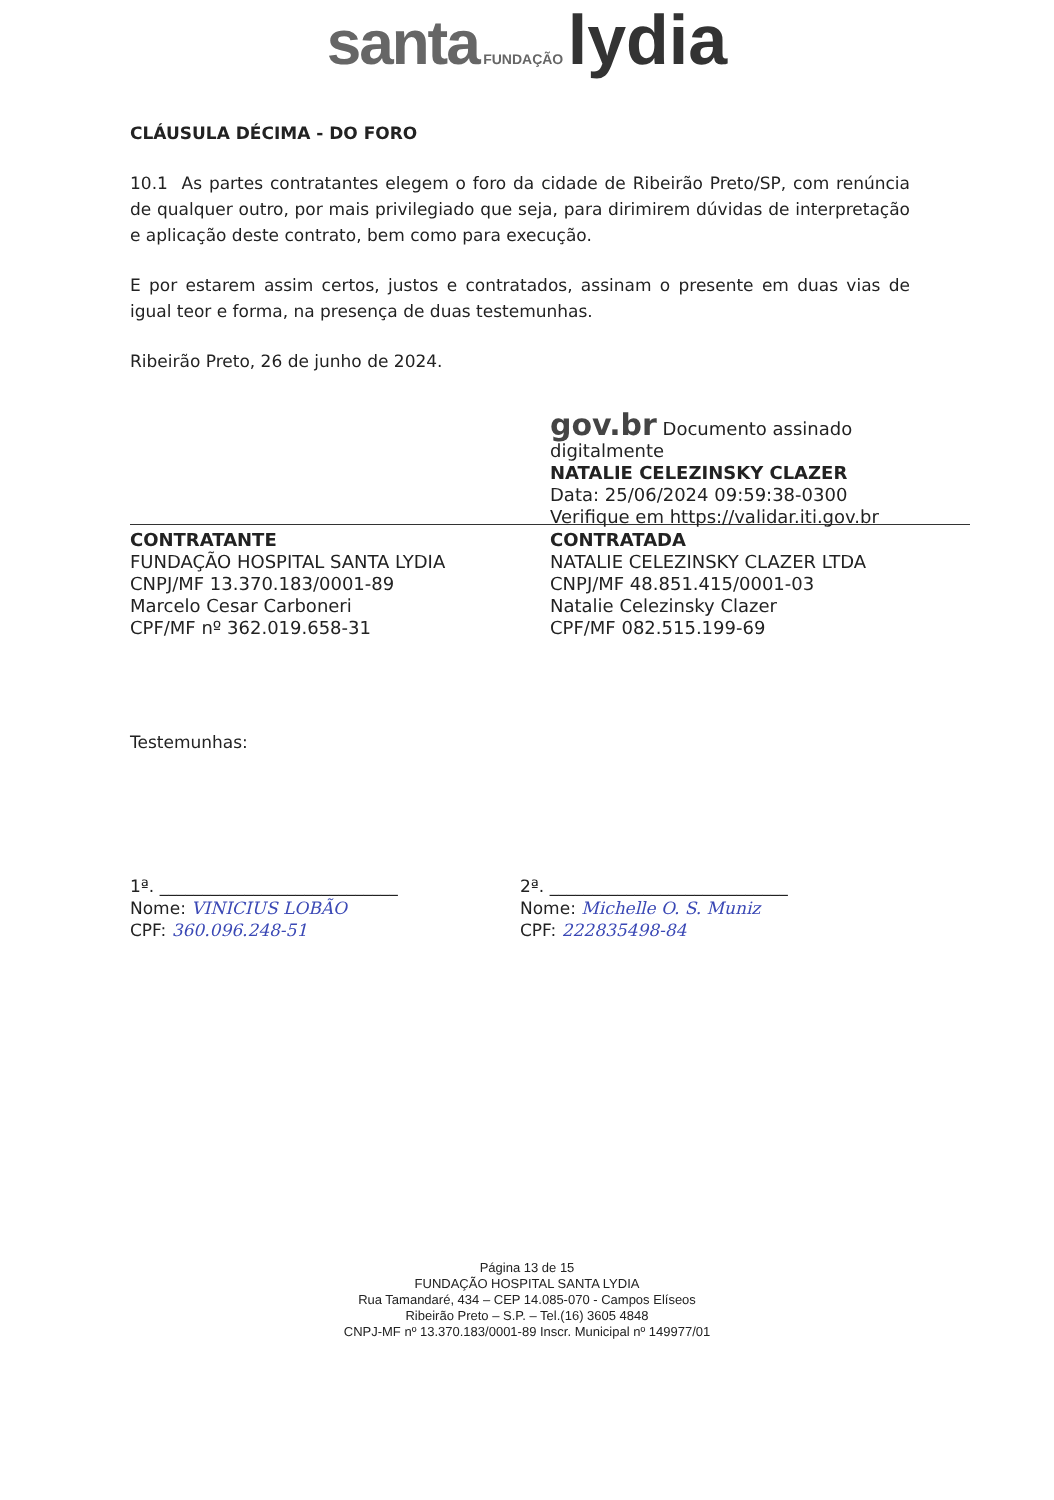santa FUNDAÇÃO lydia
CLÁUSULA DÉCIMA - DO FORO
10.1 As partes contratantes elegem o foro da cidade de Ribeirão Preto/SP, com renúncia de qualquer outro, por mais privilegiado que seja, para dirimirem dúvidas de interpretação e aplicação deste contrato, bem como para execução.
E por estarem assim certos, justos e contratados, assinam o presente em duas vias de igual teor e forma, na presença de duas testemunhas.
Ribeirão Preto, 26 de junho de 2024.
CONTRATANTE
FUNDAÇÃO HOSPITAL SANTA LYDIA
CNPJ/MF 13.370.183/0001-89
Marcelo Cesar Carboneri
CPF/MF nº 362.019.658-31
gov.br Documento assinado digitalmente
NATALIE CELEZINSKY CLAZER
Data: 25/06/2024 09:59:38-0300
Verifique em https://validar.iti.gov.br
CONTRATADA
NATALIE CELEZINSKY CLAZER LTDA
CNPJ/MF 48.851.415/0001-03
Natalie Celezinsky Clazer
CPF/MF 082.515.199-69
Testemunhas:
1ª. ____________________________
Nome: VINICIUS LOBÃO
CPF: 360.096.248-51
2ª. ____________________________
Nome: Michelle O. S. Muniz
CPF: 222835498-84
Página 13 de 15
FUNDAÇÃO HOSPITAL SANTA LYDIA
Rua Tamandaré, 434 – CEP 14.085-070 - Campos Elíseos
Ribeirão Preto – S.P. – Tel.(16) 3605 4848
CNPJ-MF nº 13.370.183/0001-89 Inscr. Municipal nº 149977/01